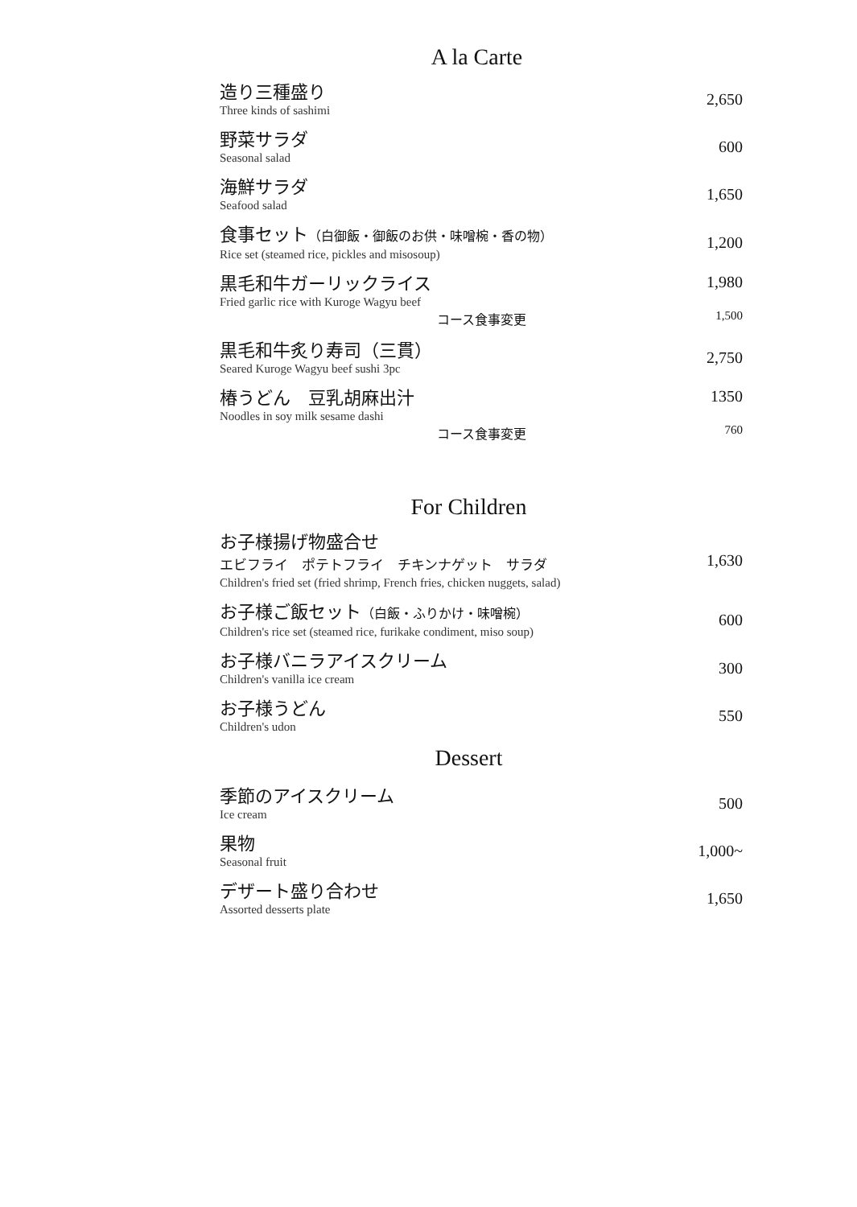A la Carte
造り三種盛り
Three kinds of sashimi
2,650
野菜サラダ
Seasonal salad
600
海鮮サラダ
Seafood salad
1,650
食事セット（白御飯・御飯のお供・味噌椀・香の物）
Rice set (steamed rice, pickles and misosoup)
1,200
黒毛和牛ガーリックライス
1,980
Fried garlic rice with Kuroge Wagyu beef
コース食事変更 1,500
黒毛和牛炙り寿司（三貫）
Seared Kuroge Wagyu beef sushi 3pc
2,750
椿うどん　豆乳胡麻出汁
1350
Noodles in soy milk sesame dashi
コース食事変更 760
For Children
お子様揚げ物盛合せ
エビフライ　ポテトフライ　チキンナゲット　サラダ
Children's fried set (fried shrimp, French fries, chicken nuggets, salad)
1,630
お子様ご飯セット（白飯・ふりかけ・味噌椀）
Children's rice set (steamed rice, furikake condiment, miso soup)
600
お子様バニラアイスクリーム
Children's vanilla ice cream
300
お子様うどん
Children's udon
550
Dessert
季節のアイスクリーム
Ice cream
500
果物
Seasonal fruit
1,000~
デザート盛り合わせ
Assorted desserts plate
1,650